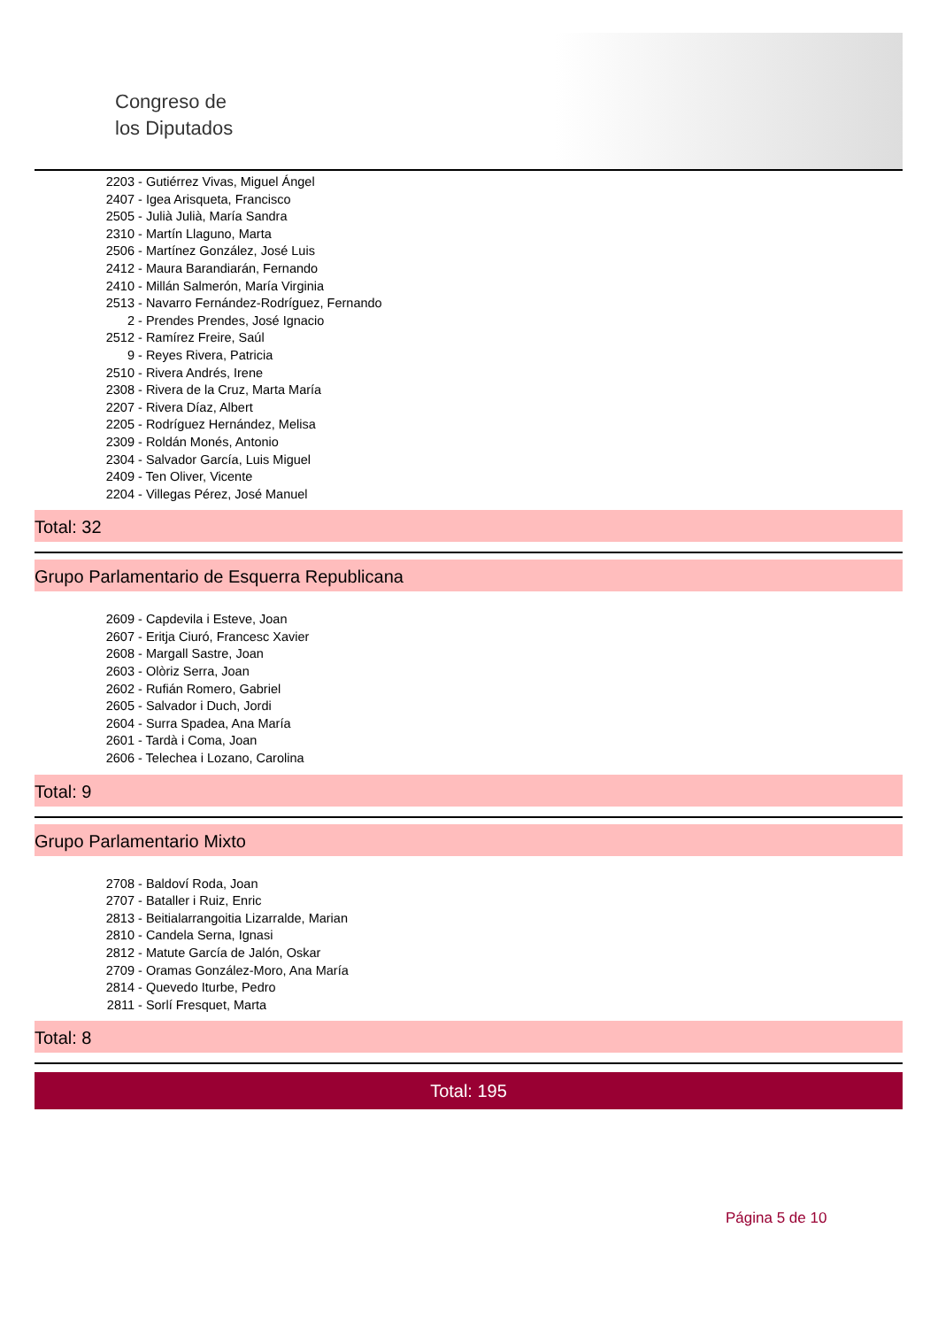Congreso de
los Diputados
2203 - Gutiérrez Vivas, Miguel Ángel
2407 - Igea Arisqueta, Francisco
2505 - Julià Julià, María Sandra
2310 - Martín Llaguno, Marta
2506 - Martínez González, José Luis
2412 - Maura Barandiarán, Fernando
2410 - Millán Salmerón, María Virginia
2513 - Navarro Fernández-Rodríguez, Fernando
2 - Prendes Prendes, José Ignacio
2512 - Ramírez Freire, Saúl
9 - Reyes Rivera, Patricia
2510 - Rivera Andrés, Irene
2308 - Rivera de la Cruz, Marta María
2207 - Rivera Díaz, Albert
2205 - Rodríguez Hernández, Melisa
2309 - Roldán Monés, Antonio
2304 - Salvador García, Luis Miguel
2409 - Ten Oliver, Vicente
2204 - Villegas Pérez, José Manuel
Total: 32
Grupo Parlamentario de Esquerra Republicana
2609 - Capdevila i Esteve, Joan
2607 - Eritja Ciuró, Francesc Xavier
2608 - Margall Sastre, Joan
2603 - Olòriz Serra, Joan
2602 - Rufián Romero, Gabriel
2605 - Salvador i Duch, Jordi
2604 - Surra Spadea, Ana María
2601 - Tardà i Coma, Joan
2606 - Telechea i Lozano, Carolina
Total: 9
Grupo Parlamentario Mixto
2708 - Baldoví Roda, Joan
2707 - Bataller i Ruiz, Enric
2813 - Beitialarrangoitia Lizarralde, Marian
2810 - Candela Serna, Ignasi
2812 - Matute García de Jalón, Oskar
2709 - Oramas González-Moro, Ana María
2814 - Quevedo Iturbe, Pedro
2811 - Sorlí Fresquet, Marta
Total: 8
Total: 195
Página 5 de 10